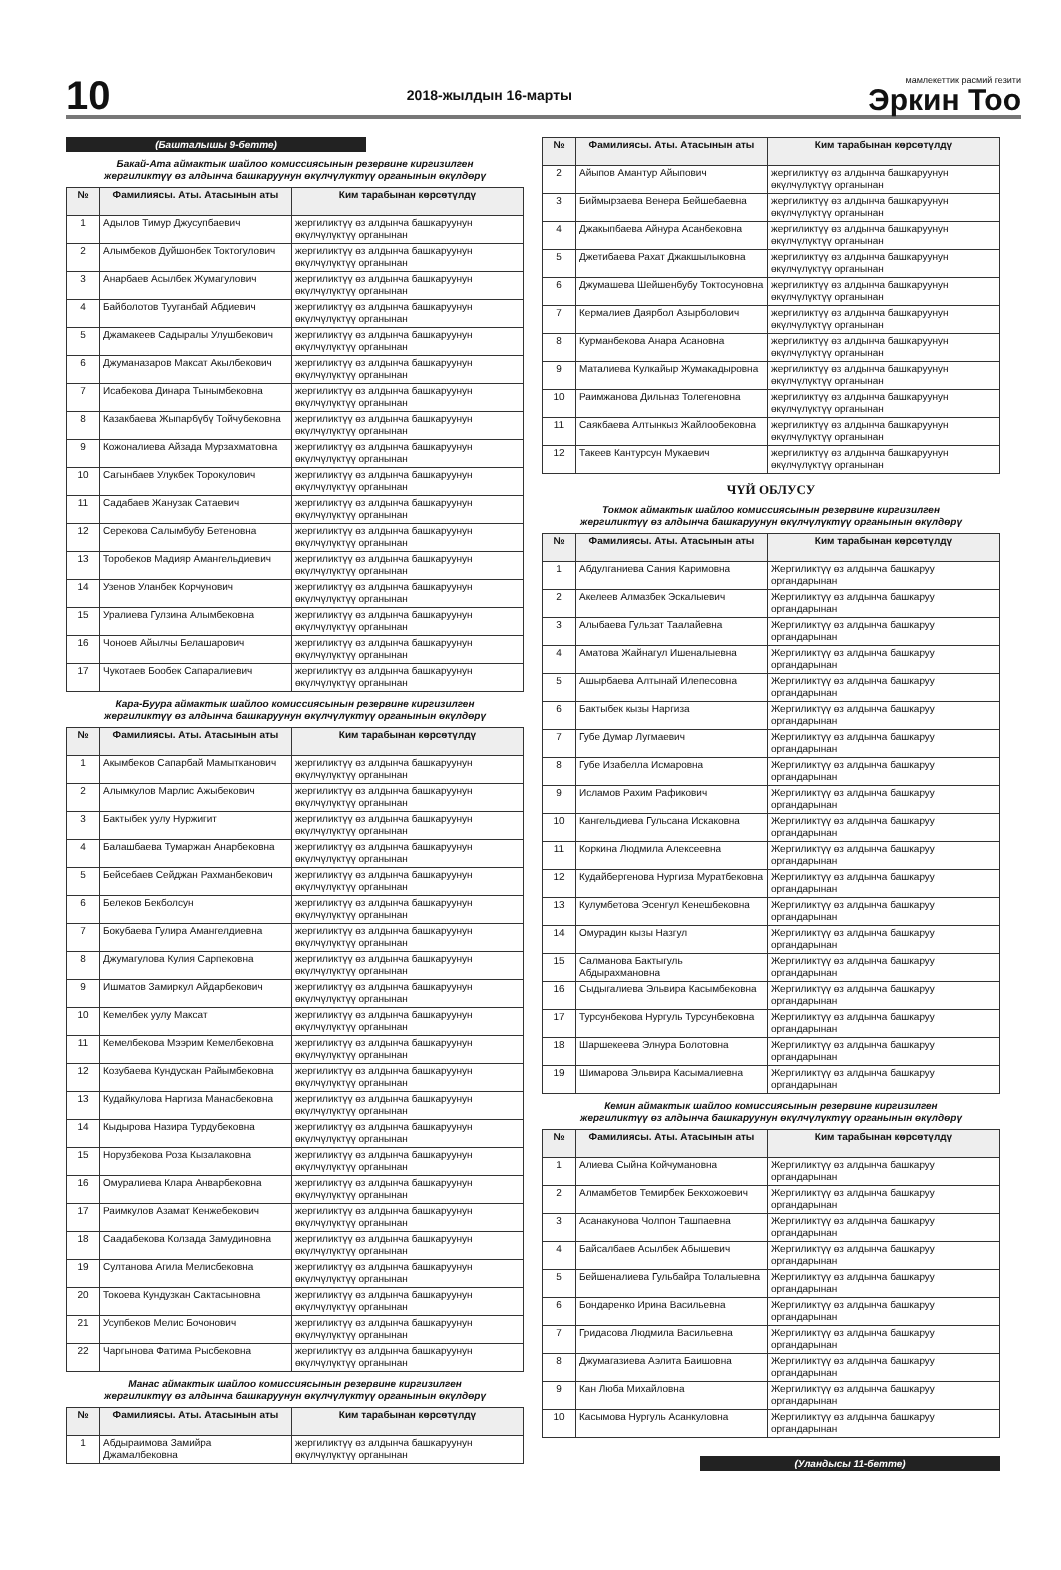10
2018-жылдын 16-марты
мамлекеттик расмий гезити
Эркин Тоо
(Башталышы 9-бетте)
Бакай-Ата аймактык шайлоо комиссиясынын резервине киргизилген
жергиликтүү өз алдынча башкаруунун өкүлчүлүктүү органынын өкүлдөрү
| № | Фамилиясы. Аты. Атасынын аты | Ким тарабынан көрсөтүлдү |
| --- | --- | --- |
| 1 | Адылов Тимур Джусупбаевич | жергиликтүү өз алдынча башкаруунун өкүлчүлүктүү органынан |
| 2 | Алымбеков Дуйшонбек Токтогулович | жергиликтүү өз алдынча башкаруунун өкүлчүлүктүү органынан |
| 3 | Анарбаев Асылбек Жумагулович | жергиликтүү өз алдынча башкаруунун өкүлчүлүктүү органынан |
| 4 | Байболотов Тууганбай Абдиевич | жергиликтүү өз алдынча башкаруунун өкүлчүлүктүү органынан |
| 5 | Джамакеев Садыралы Улушбекович | жергиликтүү өз алдынча башкаруунун өкүлчүлүктүү органынан |
| 6 | Джуманазаров Максат Акылбекович | жергиликтүү өз алдынча башкаруунун өкүлчүлүктүү органынан |
| 7 | Исабекова Динара Тынымбековна | жергиликтүү өз алдынча башкаруунун өкүлчүлүктүү органынан |
| 8 | Казакбаева Жыпарбүбү Тойчубековна | жергиликтүү өз алдынча башкаруунун өкүлчүлүктүү органынан |
| 9 | Кожоналиева Айзада Мурзахматовна | жергиликтүү өз алдынча башкаруунун өкүлчүлүктүү органынан |
| 10 | Сагынбаев Улукбек Торокулович | жергиликтүү өз алдынча башкаруунун өкүлчүлүктүү органынан |
| 11 | Садабаев Жанузак Сатаевич | жергиликтүү өз алдынча башкаруунун өкүлчүлүктүү органынан |
| 12 | Серекова Салымбубу Бетеновна | жергиликтүү өз алдынча башкаруунун өкүлчүлүктүү органынан |
| 13 | Торобеков Мадияр Амангельдиевич | жергиликтүү өз алдынча башкаруунун өкүлчүлүктүү органынан |
| 14 | Узенов Уланбек Корчунович | жергиликтүү өз алдынча башкаруунун өкүлчүлүктүү органынан |
| 15 | Уралиева Гулзина Алымбековна | жергиликтүү өз алдынча башкаруунун өкүлчүлүктүү органынан |
| 16 | Чоноев Айылчы Белашарович | жергиликтүү өз алдынча башкаруунун өкүлчүлүктүү органынан |
| 17 | Чукотаев Бообек Сапаралиевич | жергиликтүү өз алдынча башкаруунун өкүлчүлүктүү органынан |
Кара-Буура аймактык шайлоо комиссиясынын резервине киргизилген
жергиликтүү өз алдынча башкаруунун өкүлчүлүктүү органынын өкүлдөрү
| № | Фамилиясы. Аты. Атасынын аты | Ким тарабынан көрсөтүлдү |
| --- | --- | --- |
| 1 | Акымбеков Сапарбай Мамытканович | жергиликтүү өз алдынча башкаруунун өкүлчүлүктүү органынан |
| 2 | Алымкулов Марлис Ажыбекович | жергиликтүү өз алдынча башкаруунун өкүлчүлүктүү органынан |
| 3 | Бактыбек уулу Нуржигит | жергиликтүү өз алдынча башкаруунун өкүлчүлүктүү органынан |
| 4 | Балашбаева Тумаржан Анарбековна | жергиликтүү өз алдынча башкаруунун өкүлчүлүктүү органынан |
| 5 | Бейсебаев Сейджан Рахманбекович | жергиликтүү өз алдынча башкаруунун өкүлчүлүктүү органынан |
| 6 | Белеков Бекболсун | жергиликтүү өз алдынча башкаруунун өкүлчүлүктүү органынан |
| 7 | Бокубаева Гулира Амангелдиевна | жергиликтүү өз алдынча башкаруунун өкүлчүлүктүү органынан |
| 8 | Джумагулова Кулия Сарпековна | жергиликтүү өз алдынча башкаруунун өкүлчүлүктүү органынан |
| 9 | Ишматов Замиркул Айдарбекович | жергиликтүү өз алдынча башкаруунун өкүлчүлүктүү органынан |
| 10 | Кемелбек уулу Максат | жергиликтүү өз алдынча башкаруунун өкүлчүлүктүү органынан |
| 11 | Кемелбекова Мээрим Кемелбековна | жергиликтүү өз алдынча башкаруунун өкүлчүлүктүү органынан |
| 12 | Козубаева Кундускан Райымбековна | жергиликтүү өз алдынча башкаруунун өкүлчүлүктүү органынан |
| 13 | Кудайкулова Наргиза Манасбековна | жергиликтүү өз алдынча башкаруунун өкүлчүлүктүү органынан |
| 14 | Кыдырова Назира Турдубековна | жергиликтүү өз алдынча башкаруунун өкүлчүлүктүү органынан |
| 15 | Норузбекова Роза Кызалаковна | жергиликтүү өз алдынча башкаруунун өкүлчүлүктүү органынан |
| 16 | Омуралиева Клара Анварбековна | жергиликтүү өз алдынча башкаруунун өкүлчүлүктүү органынан |
| 17 | Раимкулов Азамат Кенжебекович | жергиликтүү өз алдынча башкаруунун өкүлчүлүктүү органынан |
| 18 | Саадабекова Колзада Замудиновна | жергиликтүү өз алдынча башкаруунун өкүлчүлүктүү органынан |
| 19 | Султанова Агила Мелисбековна | жергиликтүү өз алдынча башкаруунун өкүлчүлүктүү органынан |
| 20 | Токоева Кундузкан Сактасыновна | жергиликтүү өз алдынча башкаруунун өкүлчүлүктүү органынан |
| 21 | Усупбеков Мелис Бочонович | жергиликтүү өз алдынча башкаруунун өкүлчүлүктүү органынан |
| 22 | Чаргынова Фатима Рысбековна | жергиликтүү өз алдынча башкаруунун өкүлчүлүктүү органынан |
Манас аймактык шайлоо комиссиясынын резервине киргизилген
жергиликтүү өз алдынча башкаруунун өкүлчүлүктүү органынын өкүлдөрү
| № | Фамилиясы. Аты. Атасынын аты | Ким тарабынан көрсөтүлдү |
| --- | --- | --- |
| 1 | Абдыраимова Замийра Джамалбековна | жергиликтүү өз алдынча башкаруунун өкүлчүлүктүү органынан |
| № | Фамилиясы. Аты. Атасынын аты | Ким тарабынан көрсөтүлдү |
| --- | --- | --- |
| 2 | Айыпов Амантур Айыпович | жергиликтүү өз алдынча башкаруунун өкүлчүлүктүү органынан |
| 3 | Биймырзаева Венера Бейшебаевна | жергиликтүү өз алдынча башкаруунун өкүлчүлүктүү органынан |
| 4 | Джакыпбаева Айнура Асанбековна | жергиликтүү өз алдынча башкаруунун өкүлчүлүктүү органынан |
| 5 | Джетибаева Рахат Джакшылыковна | жергиликтүү өз алдынча башкаруунун өкүлчүлүктүү органынан |
| 6 | Джумашева Шейшенбубу Токтосуновна | жергиликтүү өз алдынча башкаруунун өкүлчүлүктүү органынан |
| 7 | Кермалиев Даярбол Азырболович | жергиликтүү өз алдынча башкаруунун өкүлчүлүктүү органынан |
| 8 | Курманбекова Анара Асановна | жергиликтүү өз алдынча башкаруунун өкүлчүлүктүү органынан |
| 9 | Маталиева Кулкайыр Жумакадыровна | жергиликтүү өз алдынча башкаруунун өкүлчүлүктүү органынан |
| 10 | Раимжанова Дильназ Толегеновна | жергиликтүү өз алдынча башкаруунун өкүлчүлүктүү органынан |
| 11 | Саякбаева Алтынкыз Жайлообековна | жергиликтүү өз алдынча башкаруунун өкүлчүлүктүү органынан |
| 12 | Такеев Кантурсун Мукаевич | жергиликтүү өз алдынча башкаруунун өкүлчүлүктүү органынан |
ЧҮЙ ОБЛУСУ
Токмок аймактык шайлоо комиссиясынын резервине киргизилген
жергиликтүү өз алдынча башкаруунун өкүлчүлүктүү органынын өкүлдөрү
| № | Фамилиясы. Аты. Атасынын аты | Ким тарабынан көрсөтүлдү |
| --- | --- | --- |
| 1 | Абдулганиева Сания Каримовна | Жергиликтүү өз алдынча башкаруу органдарынан |
| 2 | Акелеев Алмазбек Эскалыевич | Жергиликтүү өз алдынча башкаруу органдарынан |
| 3 | Алыбаева Гульзат Таалайевна | Жергиликтүү өз алдынча башкаруу органдарынан |
| 4 | Аматова Жайнагул Ишеналыевна | Жергиликтүү өз алдынча башкаруу органдарынан |
| 5 | Ашырбаева Алтынай Илепесовна | Жергиликтүү өз алдынча башкаруу органдарынан |
| 6 | Бактыбек кызы Наргиза | Жергиликтүү өз алдынча башкаруу органдарынан |
| 7 | Губе Думар Лугмаевич | Жергиликтүү өз алдынча башкаруу органдарынан |
| 8 | Губе Изабелла Исмаровна | Жергиликтүү өз алдынча башкаруу органдарынан |
| 9 | Исламов Рахим Рафикович | Жергиликтүү өз алдынча башкаруу органдарынан |
| 10 | Кангельдиева Гульсана Искаковна | Жергиликтүү өз алдынча башкаруу органдарынан |
| 11 | Коркина Людмила Алексеевна | Жергиликтүү өз алдынча башкаруу органдарынан |
| 12 | Кудайбергенова Нургиза Муратбековна | Жергиликтүү өз алдынча башкаруу органдарынан |
| 13 | Кулумбетова Эсенгул Кенешбековна | Жергиликтүү өз алдынча башкаруу органдарынан |
| 14 | Омурадин кызы Назгул | Жергиликтүү өз алдынча башкаруу органдарынан |
| 15 | Салманова Бактыгуль Абдырахмановна | Жергиликтүү өз алдынча башкаруу органдарынан |
| 16 | Сыдыгалиева Эльвира Касымбековна | Жергиликтүү өз алдынча башкаруу органдарынан |
| 17 | Турсунбекова Нургуль Турсунбековна | Жергиликтүү өз алдынча башкаруу органдарынан |
| 18 | Шаршекеева Элнура Болотовна | Жергиликтүү өз алдынча башкаруу органдарынан |
| 19 | Шимарова Эльвира Касымалиевна | Жергиликтүү өз алдынча башкаруу органдарынан |
Кемин аймактык шайлоо комиссиясынын резервине киргизилген
жергиликтүү өз алдынча башкаруунун өкүлчүлүктүү органынын өкүлдөрү
| № | Фамилиясы. Аты. Атасынын аты | Ким тарабынан көрсөтүлдү |
| --- | --- | --- |
| 1 | Алиева Сыйна Койчумановна | Жергиликтүү өз алдынча башкаруу органдарынан |
| 2 | Алмамбетов Темирбек Бекхожоевич | Жергиликтүү өз алдынча башкаруу органдарынан |
| 3 | Асанакунова Чолпон Ташпаевна | Жергиликтүү өз алдынча башкаруу органдарынан |
| 4 | Байсалбаев Асылбек Абышевич | Жергиликтүү өз алдынча башкаруу органдарынан |
| 5 | Бейшеналиева Гульбайра Толалыевна | Жергиликтүү өз алдынча башкаруу органдарынан |
| 6 | Бондаренко Ирина Васильевна | Жергиликтүү өз алдынча башкаруу органдарынан |
| 7 | Гридасова Людмила Васильевна | Жергиликтүү өз алдынча башкаруу органдарынан |
| 8 | Джумагазиева Аэлита Баишовна | Жергиликтүү өз алдынча башкаруу органдарынан |
| 9 | Кан Люба Михайловна | Жергиликтүү өз алдынча башкаруу органдарынан |
| 10 | Касымова Нургуль Асанкуловна | Жергиликтүү өз алдынча башкаруу органдарынан |
(Уландысы 11-бетте)